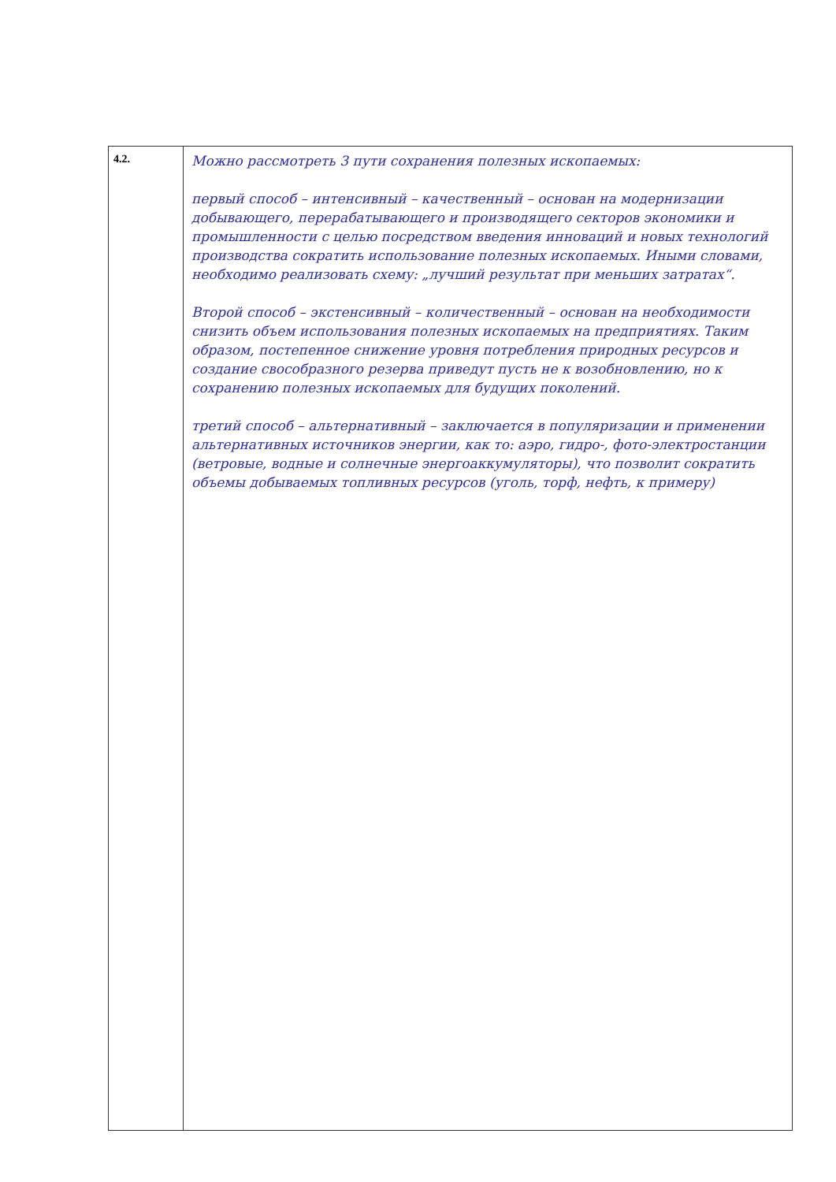| 4.2. | Можно рассмотреть 3 пути сохранения полезных ископаемых: первый способ – интенсивный – качественный – основан на модернизации добывающего, перерабатывающего и производящего секторов экономики и промышленности с целью посредством введения инноваций и новых технологий производства сократить использование полезных ископаемых. Иными словами, необходимо реализовать схему: „лучший результат при меньших затратах“. Второй способ – экстенсивный – количественный – основан на необходимости снизить объем использования полезных ископаемых на предприятиях. Таким образом, постепенное снижение уровня потребления природных ресурсов и создание свособразного резерва приведут пусть не к возобновлению, но к сохранению полезных ископаемых для будущих поколений. третий способ – альтернативный – заключается в популяризации и применении альтернативных источников энергии, как то: аэро, гидро-, фото-электростанции (ветровые, водные и солнечные энергоаккумуляторы), что позволит сократить объемы добываемых топливных ресурсов (уголь, торф, нефть, к примеру) |